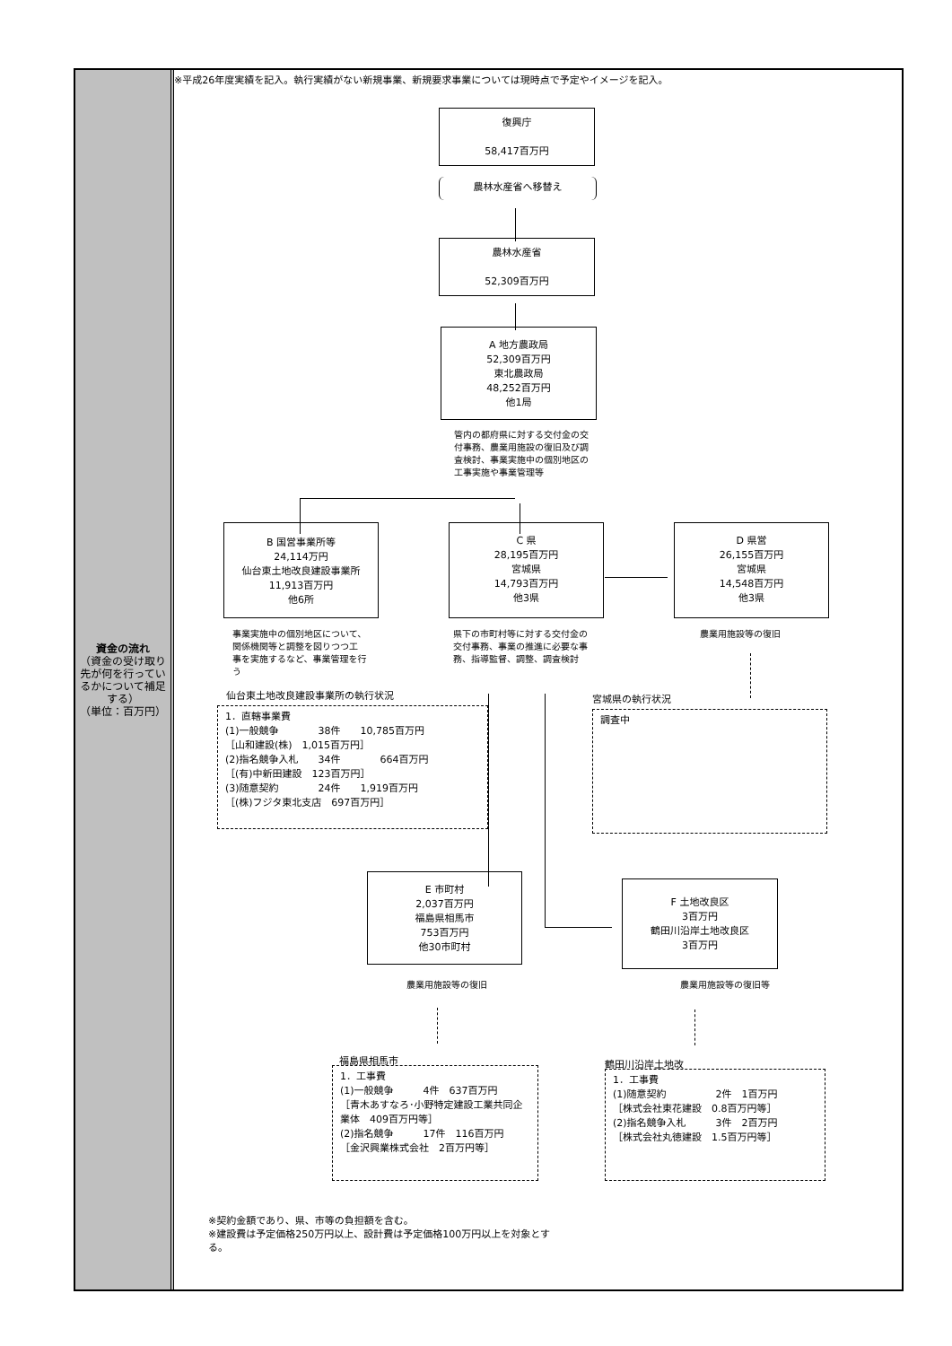資金の流れ
（資金の受け取り先が何を行っているかについて補足する）
（単位：百万円）
※平成26年度実績を記入。執行実績がない新規事業、新規要求事業については現時点で予定やイメージを記入。
復興庁
58,417百万円
農林水産省へ移替え
農林水産省
52,309百万円
A 地方農政局
52,309百万円
東北農政局
48,252百万円
他1局
管内の都府県に対する交付金の交付事務、農業用施設の復旧及び調査検討、事業実施中の個別地区の工事実施や事業管理等
B 国営事業所等
24,114万円
仙台東土地改良建設事業所
11,913百万円
他6所
C 県
28,195百万円
宮城県
14,793百万円
他3県
D 県営
26,155百万円
宮城県
14,548百万円
他3県
事業実施中の個別地区について、関係機関等と調整を図りつつ工事を実施するなど、事業管理を行う
県下の市町村等に対する交付金の交付事務、事業の推進に必要な事務、指導監督、調整、調査検討
農業用施設等の復旧
仙台東土地改良建設事業所の執行状況
1．直轄事業費
(1)一般競争　　　　38件　　10,785百万円
［山和建設(株)　1,015百万円］
(2)指名競争入札　　34件　　　　664百万円
［(有)中新田建設　123百万円］
(3)随意契約　　　　24件　　1,919百万円
［(株)フジタ東北支店　697百万円］
宮城県の執行状況
調査中
E 市町村
2,037百万円
福島県相馬市
753百万円
他30市町村
F 土地改良区
3百万円
鶴田川沿岸土地改良区
3百万円
農業用施設等の復旧 農業用施設等の復旧等
福島県相馬市
1．工事費
(1)一般競争　　　4件　637百万円　　［青木あすなろ･小野特定建設工業共同企業体　409百万円等］
(2)指名競争　　　17件　116百万円　　［金沢興業株式会社　2百万円等］
鶴田川沿岸土地改
1．工事費
(1)随意契約　　　　　2件　1百万円
［株式会社東花建設　0.8百万円等］
(2)指名競争入札　　　3件　2百万円
［株式会社丸徳建設　1.5百万円等］
※契約金額であり、県、市等の負担額を含む。
※建設費は予定価格250万円以上、設計費は予定価格100万円以上を対象とする。